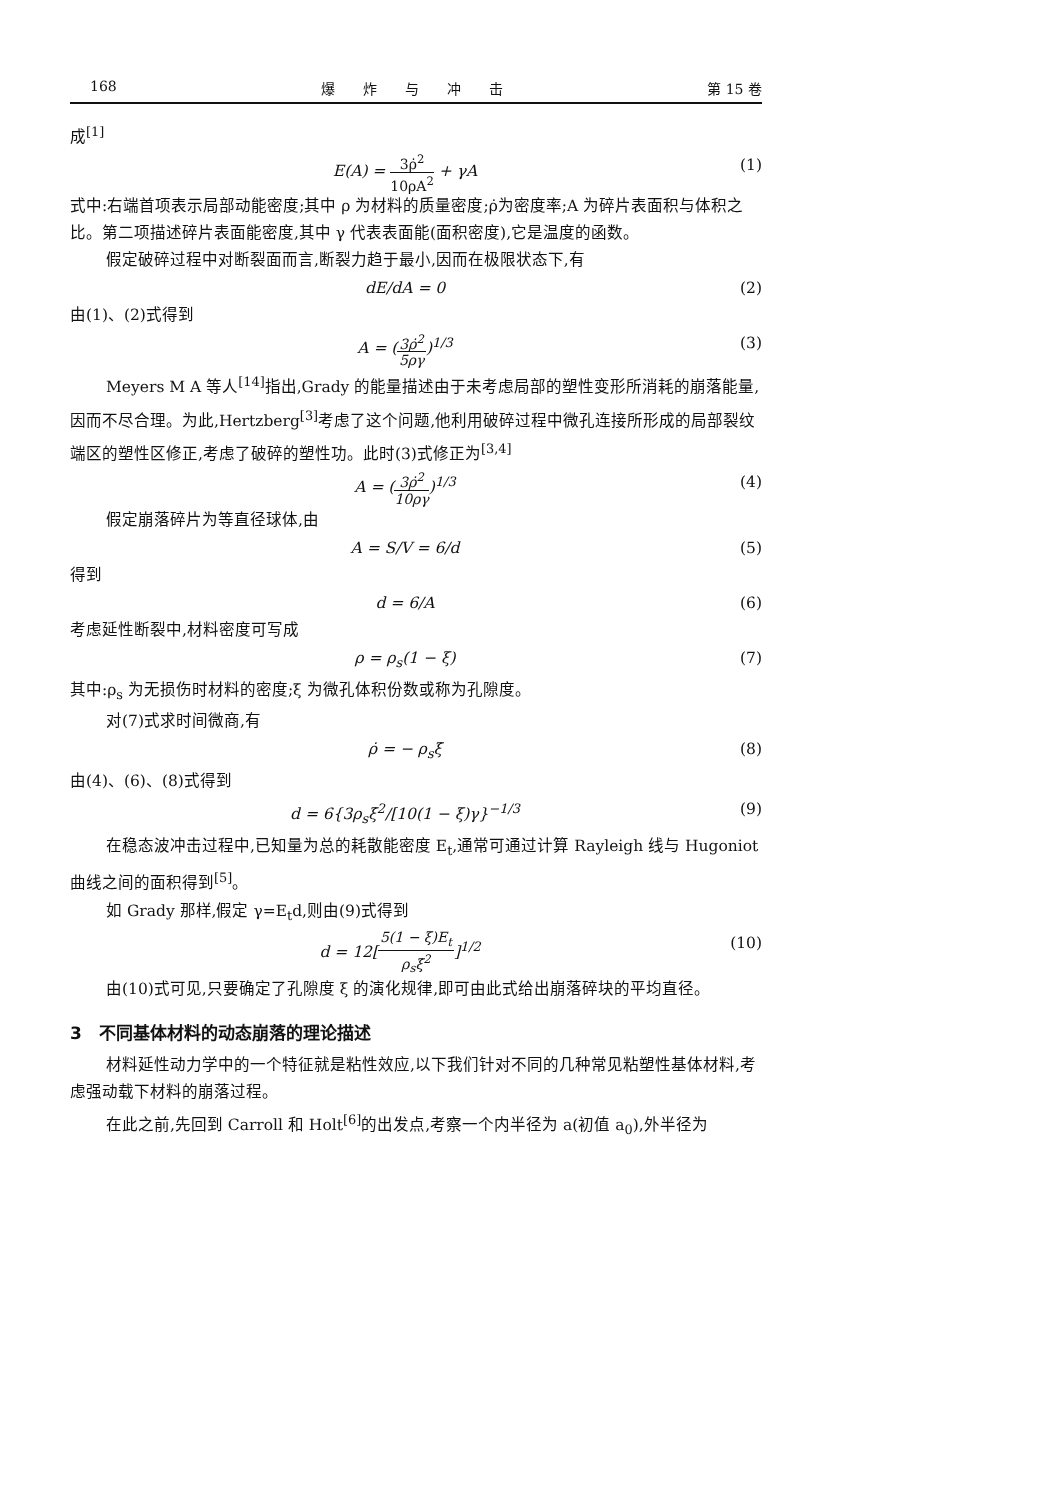168 爆　　炸　　与　　冲　　击 第 15 卷
成<sup>[1]</sup>
E(A) =
3ρ̇<sup>2</sup>
10ρA<sup>2</sup>
+ γA (1)
式中:右端首项表示局部动能密度;其中 ρ 为材料的质量密度;ρ̇为密度率;A 为碎片表面积与体积之比。第二项描述碎片表面能密度,其中 γ 代表表面能(面积密度),它是温度的函数。
假定破碎过程中对断裂面而言,断裂力趋于最小,因而在极限状态下,有
dE/dA = 0 (2)
由(1)、(2)式得到
A = (
3ρ̇<sup>2</sup>
5ργ
)<sup>1/3</sup> (3)
Meyers M A 等人<sup>[14]</sup>指出,Grady 的能量描述由于未考虑局部的塑性变形所消耗的崩落能量,因而不尽合理。为此,Hertzberg<sup>[3]</sup>考虑了这个问题,他利用破碎过程中微孔连接所形成的局部裂纹端区的塑性区修正,考虑了破碎的塑性功。此时(3)式修正为<sup>[3,4]</sup>
A = (
3ρ̇<sup>2</sup>
10ργ
)<sup>1/3</sup> (4)
假定崩落碎片为等直径球体,由
A = S/V = 6/d (5)
得到
d = 6/A (6)
考虑延性断裂中,材料密度可写成
ρ = ρ<sub>s</sub>(1 − ξ) (7)
其中:ρ<sub>s</sub> 为无损伤时材料的密度;ξ 为微孔体积份数或称为孔隙度。
对(7)式求时间微商,有
ρ̇ = − ρ<sub>s</sub>ξ̇ (8)
由(4)、(6)、(8)式得到
d = 6{3ρ<sub>s</sub>ξ̇<sup>2</sup>/[10(1 − ξ)γ}<sup>−1/3</sup> (9)
在稳态波冲击过程中,已知量为总的耗散能密度 E<sub>t</sub>,通常可通过计算 Rayleigh 线与 Hugoniot 曲线之间的面积得到<sup>[5]</sup>。
如 Grady 那样,假定 γ=E<sub>t</sub>d,则由(9)式得到
d = 12[
5(1 − ξ)E<sub>t</sub>
ρ<sub>s</sub>ξ̇<sup>2</sup>
]<sup>1/2</sup> (10)
由(10)式可见,只要确定了孔隙度 ξ 的演化规律,即可由此式给出崩落碎块的平均直径。
3　不同基体材料的动态崩落的理论描述
材料延性动力学中的一个特征就是粘性效应,以下我们针对不同的几种常见粘塑性基体材料,考虑强动载下材料的崩落过程。
在此之前,先回到 Carroll 和 Holt<sup>[6]</sup>的出发点,考察一个内半径为 a(初值 a<sub>0</sub>),外半径为